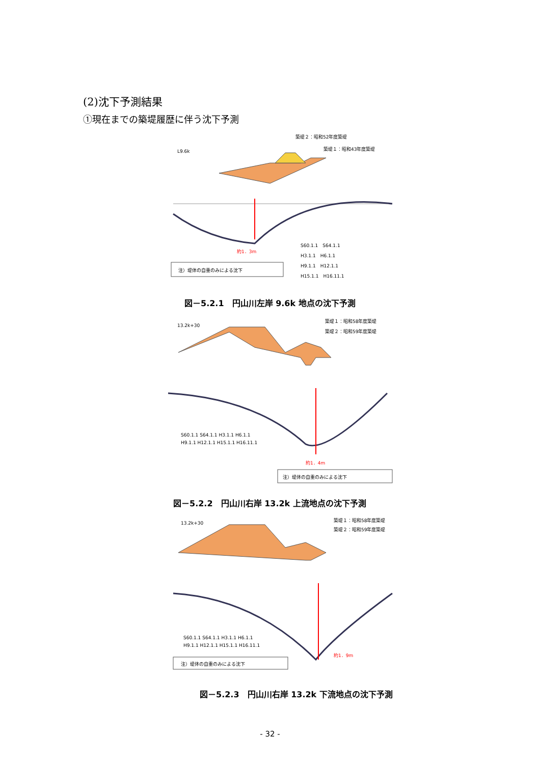(2)沈下予測結果
①現在までの築堤履歴に伴う沈下予測
L9.6k
築堤２：昭和52年度築堤
築堤１：昭和43年度築堤
約1．3m
注）堤体の自重のみによる沈下
S60.1.1　S64.1.1
H3.1.1　H6.1.1
H9.1.1　H12.1.1
H15.1.1　H16.11.1
図－5.2.1　円山川左岸 9.6k 地点の沈下予測
13.2k+30
築堤１：昭和58年度築堤
築堤２：昭和59年度築堤
約1．4m
注）堤体の自重のみによる沈下
S60.1.1 S64.1.1 H3.1.1 H6.1.1
H9.1.1 H12.1.1 H15.1.1 H16.11.1
図－5.2.2　円山川右岸 13.2k 上流地点の沈下予測
13.2k+30
築堤１：昭和58年度築堤
築堤２：昭和59年度築堤
約1．9m
注）堤体の自重のみによる沈下
S60.1.1 S64.1.1 H3.1.1 H6.1.1
H9.1.1 H12.1.1 H15.1.1 H16.11.1
図－5.2.3　円山川右岸 13.2k 下流地点の沈下予測
- 32 -